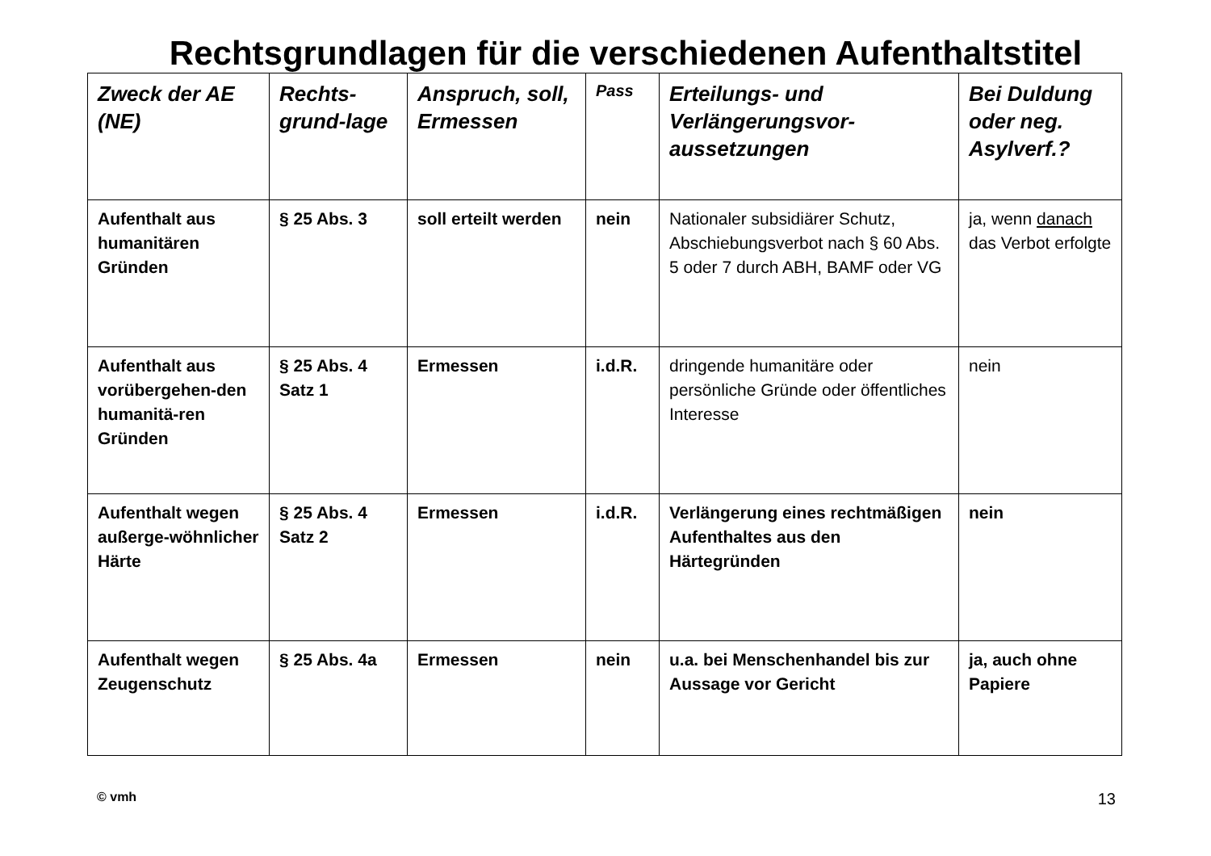Rechtsgrundlagen für die verschiedenen Aufenthaltstitel
| Zweck der AE (NE) | Rechts-grund-lage | Anspruch, soll, Ermessen | Pass | Erteilungs- und Verlängerungsvor-aussetzungen | Bei Duldung oder neg. Asylverf.? |
| --- | --- | --- | --- | --- | --- |
| Aufenthalt aus humanitären Gründen | § 25 Abs. 3 | soll erteilt werden | nein | Nationaler subsidiärer Schutz, Abschiebungsverbot nach § 60 Abs. 5 oder 7 durch ABH, BAMF oder VG | ja, wenn danach das Verbot erfolgte |
| Aufenthalt aus vorübergehen-den humanitä-ren Gründen | § 25 Abs. 4 Satz 1 | Ermessen | i.d.R. | dringende humanitäre oder persönliche Gründe oder öffentliches Interesse | nein |
| Aufenthalt wegen außerge-wöhnlicher Härte | § 25 Abs. 4 Satz 2 | Ermessen | i.d.R. | Verlängerung eines rechtmäßigen Aufenthaltes aus den Härtegründen | nein |
| Aufenthalt wegen Zeugenschutz | § 25 Abs. 4a | Ermessen | nein | u.a. bei Menschenhandel bis zur Aussage vor Gericht | ja, auch ohne Papiere |
© vmh 13